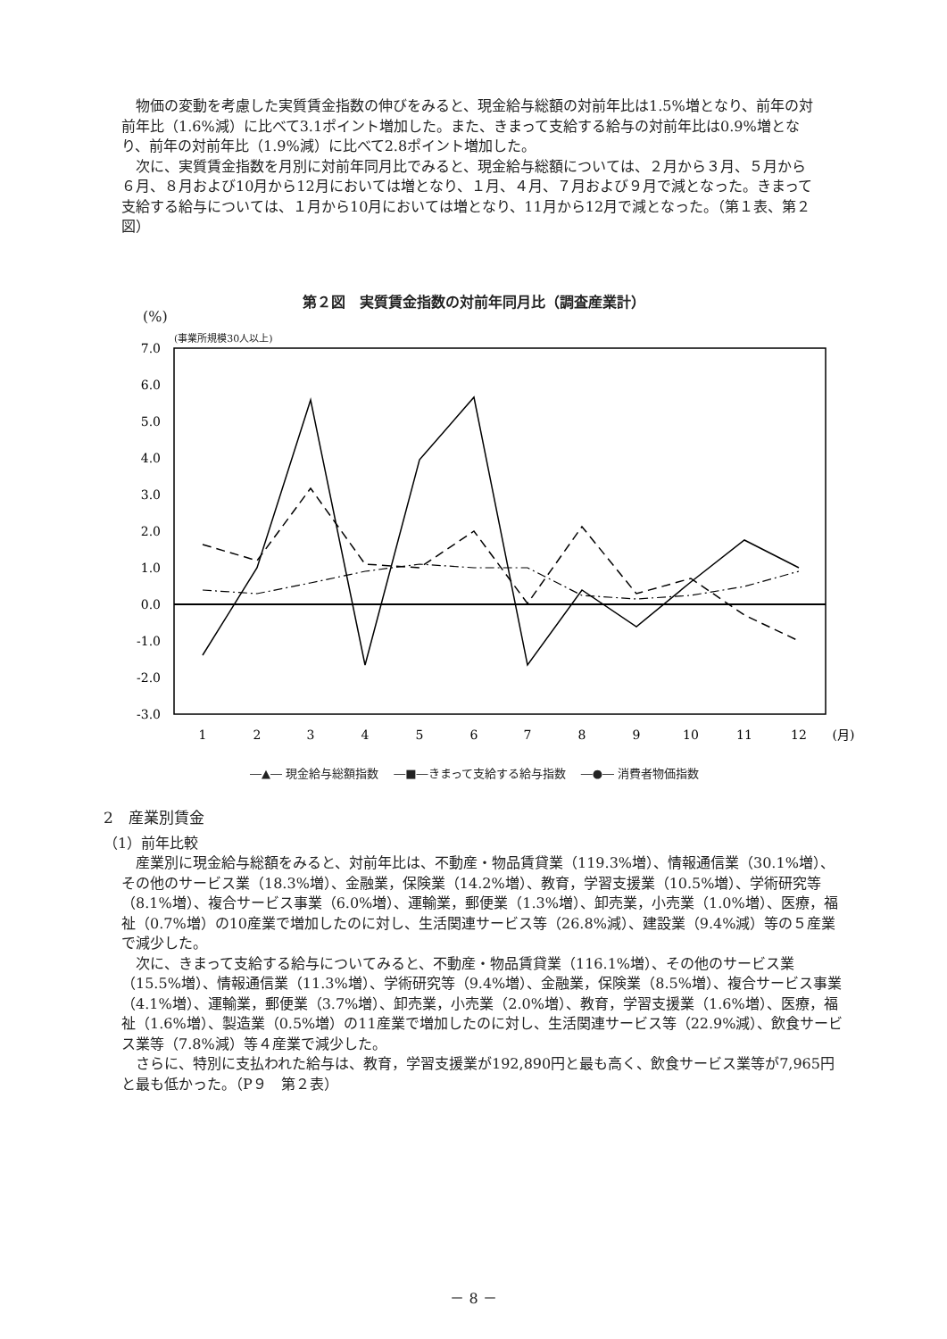物価の変動を考慮した実質賃金指数の伸びをみると、現金給与総額の対前年比は1.5%増となり、前年の対前年比（1.6%減）に比べて3.1ポイント増加した。また、きまって支給する給与の対前年比は0.9%増となり、前年の対前年比（1.9%減）に比べて2.8ポイント増加した。
次に、実質賃金指数を月別に対前年同月比でみると、現金給与総額については、２月から３月、５月から６月、８月および10月から12月においては増となり、１月、４月、７月および９月で減となった。きまって支給する給与については、１月から10月においては増となり、11月から12月で減となった。（第１表、第２図）
第２図　実質賃金指数の対前年同月比（調査産業計）
(%)
(事業所規模30人以上)
7.0
6.0
5.0
4.0
3.0
2.0
1.0
0.0
-1.0
-2.0
-3.0
1
2
3
4
5
6
7
8
9
10
11
12
(月)
―▲― 現金給与総額指数　 ―■―きまって支給する給与指数　 ―●― 消費者物価指数
2　産業別賃金
（1）前年比較
産業別に現金給与総額をみると、対前年比は、不動産・物品賃貸業（119.3%増）、情報通信業（30.1%増）、その他のサービス業（18.3%増）、金融業，保険業（14.2%増）、教育，学習支援業（10.5%増）、学術研究等（8.1%増）、複合サービス事業（6.0%増）、運輸業，郵便業（1.3%増）、卸売業，小売業（1.0%増）、医療，福祉（0.7%増）の10産業で増加したのに対し、生活関連サービス等（26.8%減）、建設業（9.4%減）等の５産業で減少した。
次に、きまって支給する給与についてみると、不動産・物品賃貸業（116.1%増）、その他のサービス業（15.5%増）、情報通信業（11.3%増）、学術研究等（9.4%増）、金融業，保険業（8.5%増）、複合サービス事業（4.1%増）、運輸業，郵便業（3.7%増）、卸売業，小売業（2.0%増）、教育，学習支援業（1.6%増）、医療，福祉（1.6%増）、製造業（0.5%増）の11産業で増加したのに対し、生活関連サービス等（22.9%減）、飲食サービス業等（7.8%減）等４産業で減少した。
さらに、特別に支払われた給与は、教育，学習支援業が192,890円と最も高く、飲食サービス業等が7,965円と最も低かった。（P９　第２表）
－ 8 －